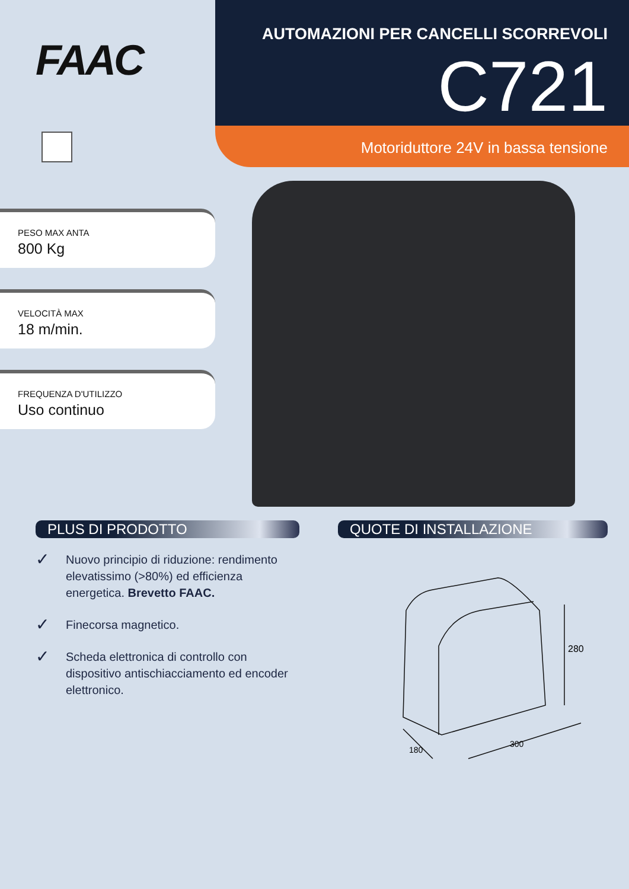FAAC
PESO MAX ANTA
800 Kg
VELOCITÀ MAX
18 m/min.
FREQUENZA D'UTILIZZO
Uso continuo
AUTOMAZIONI PER CANCELLI SCORREVOLI
C721
Motoriduttore 24V in bassa tensione
PLUS DI PRODOTTO QUOTE DI INSTALLAZIONE
✓ Nuovo principio di riduzione: rendimento elevatissimo (>80%) ed efficienza energetica. Brevetto FAAC.
✓ Finecorsa magnetico.
✓ Scheda elettronica di controllo con dispositivo antischiacciamento ed encoder elettronico.
280
180
300